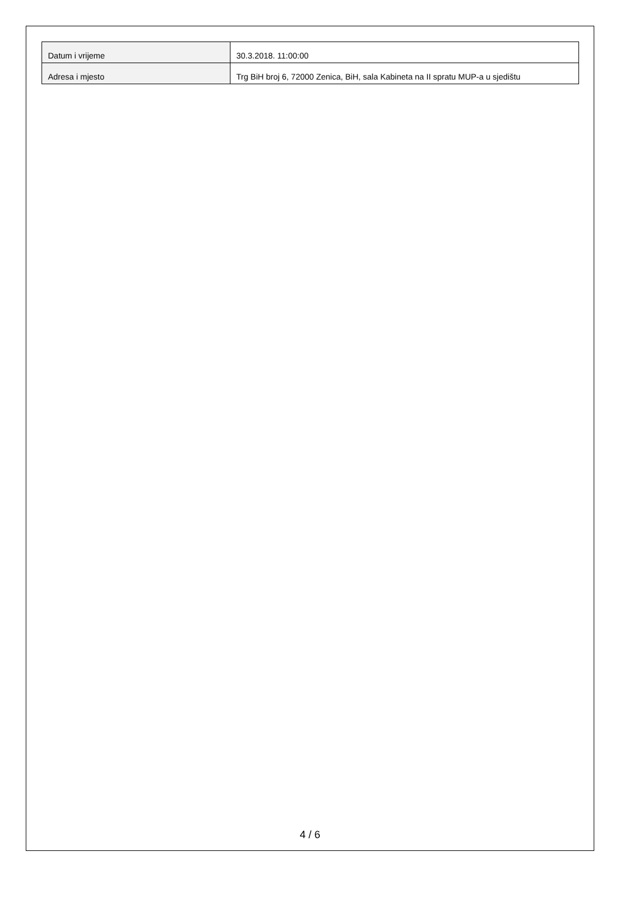| Datum i vrijeme | 30.3.2018. 11:00:00 |
| Adresa i mjesto | Trg BiH broj 6, 72000 Zenica, BiH, sala Kabineta na II spratu MUP-a u sjedištu |
4 / 6